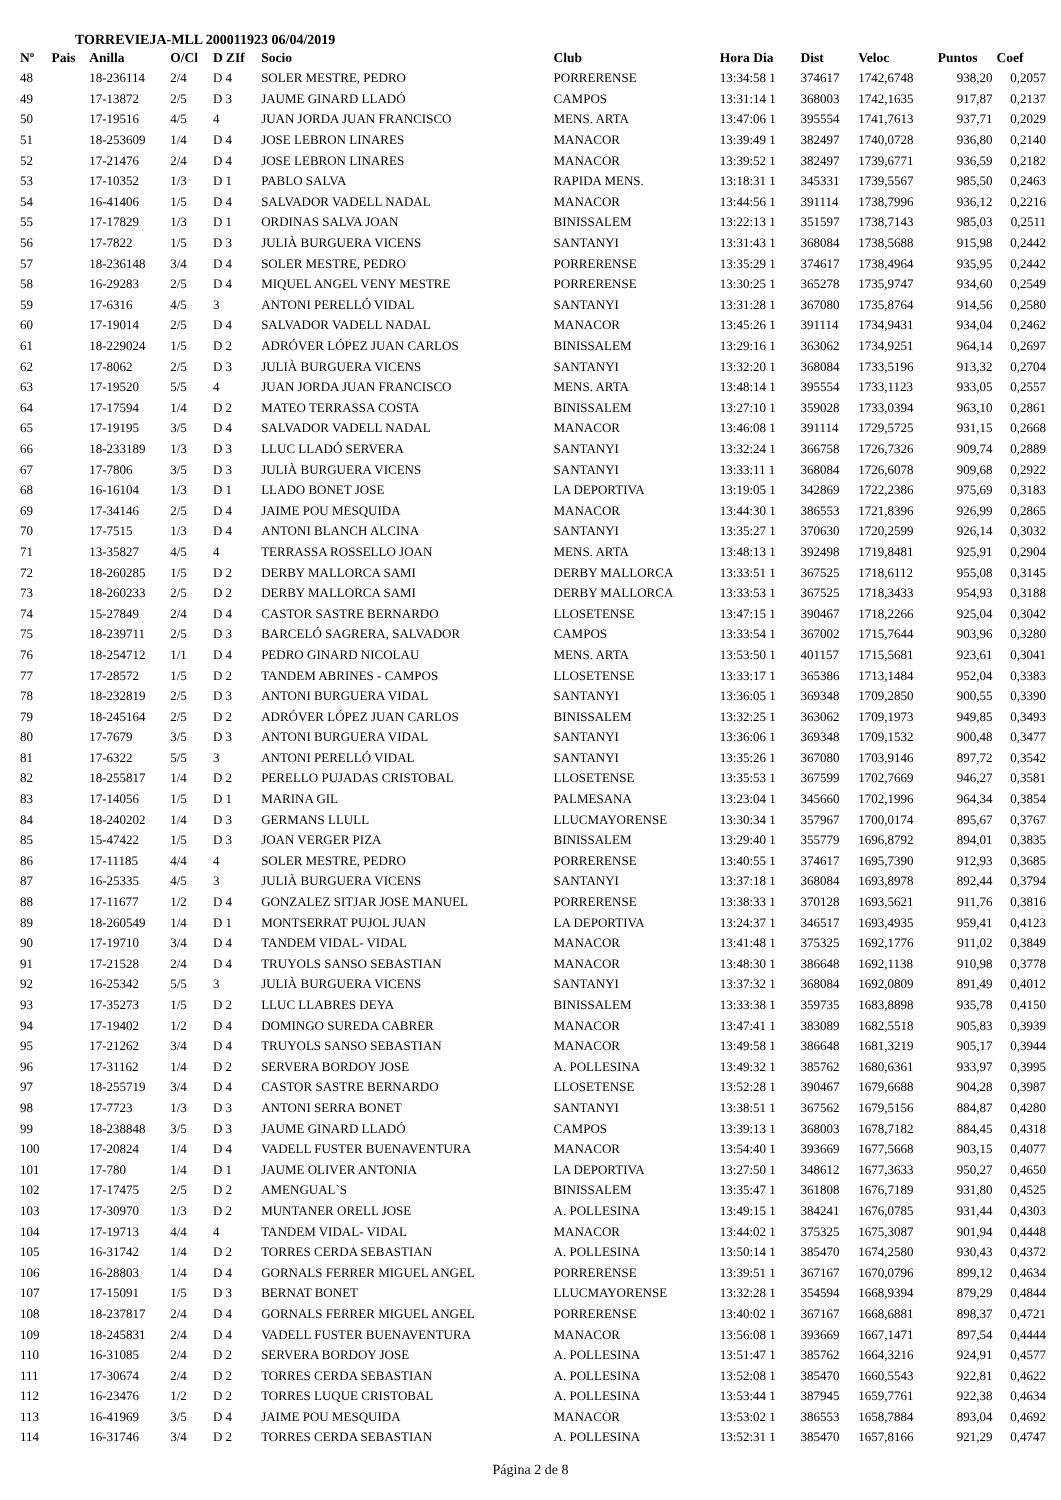TORREVIEJA-MLL 200011923 06/04/2019
| Nº | Pais | Anilla | O/Cl | D ZIf | Socio | Club | Hora Dia | Dist | Veloc | Puntos | Coef |
| --- | --- | --- | --- | --- | --- | --- | --- | --- | --- | --- | --- |
| 48 | | 18-236114 | 2/4 | D 4 | SOLER MESTRE, PEDRO | PORRERENSE | 13:34:58 1 | 374617 | 1742,6748 | 938,20 | 0,2057 |
| 49 | | 17-13872 | 2/5 | D 3 | JAUME GINARD LLADÓ | CAMPOS | 13:31:14 1 | 368003 | 1742,1635 | 917,87 | 0,2137 |
| 50 | | 17-19516 | 4/5 | 4 | JUAN JORDA JUAN FRANCISCO | MENS. ARTA | 13:47:06 1 | 395554 | 1741,7613 | 937,71 | 0,2029 |
| 51 | | 18-253609 | 1/4 | D 4 | JOSE LEBRON LINARES | MANACOR | 13:39:49 1 | 382497 | 1740,0728 | 936,80 | 0,2140 |
| 52 | | 17-21476 | 2/4 | D 4 | JOSE LEBRON LINARES | MANACOR | 13:39:52 1 | 382497 | 1739,6771 | 936,59 | 0,2182 |
| 53 | | 17-10352 | 1/3 | D 1 | PABLO SALVA | RAPIDA MENS. | 13:18:31 1 | 345331 | 1739,5567 | 985,50 | 0,2463 |
| 54 | | 16-41406 | 1/5 | D 4 | SALVADOR VADELL NADAL | MANACOR | 13:44:56 1 | 391114 | 1738,7996 | 936,12 | 0,2216 |
| 55 | | 17-17829 | 1/3 | D 1 | ORDINAS SALVA JOAN | BINISSALEM | 13:22:13 1 | 351597 | 1738,7143 | 985,03 | 0,2511 |
| 56 | | 17-7822 | 1/5 | D 3 | JULIÀ BURGUERA VICENS | SANTANYI | 13:31:43 1 | 368084 | 1738,5688 | 915,98 | 0,2442 |
| 57 | | 18-236148 | 3/4 | D 4 | SOLER MESTRE, PEDRO | PORRERENSE | 13:35:29 1 | 374617 | 1738,4964 | 935,95 | 0,2442 |
| 58 | | 16-29283 | 2/5 | D 4 | MIQUEL ANGEL VENY MESTRE | PORRERENSE | 13:30:25 1 | 365278 | 1735,9747 | 934,60 | 0,2549 |
| 59 | | 17-6316 | 4/5 | 3 | ANTONI PERELLÓ VIDAL | SANTANYI | 13:31:28 1 | 367080 | 1735,8764 | 914,56 | 0,2580 |
| 60 | | 17-19014 | 2/5 | D 4 | SALVADOR VADELL NADAL | MANACOR | 13:45:26 1 | 391114 | 1734,9431 | 934,04 | 0,2462 |
| 61 | | 18-229024 | 1/5 | D 2 | ADRÓVER LÓPEZ JUAN CARLOS | BINISSALEM | 13:29:16 1 | 363062 | 1734,9251 | 964,14 | 0,2697 |
| 62 | | 17-8062 | 2/5 | D 3 | JULIÀ BURGUERA VICENS | SANTANYI | 13:32:20 1 | 368084 | 1733,5196 | 913,32 | 0,2704 |
| 63 | | 17-19520 | 5/5 | 4 | JUAN JORDA JUAN FRANCISCO | MENS. ARTA | 13:48:14 1 | 395554 | 1733,1123 | 933,05 | 0,2557 |
| 64 | | 17-17594 | 1/4 | D 2 | MATEO TERRASSA COSTA | BINISSALEM | 13:27:10 1 | 359028 | 1733,0394 | 963,10 | 0,2861 |
| 65 | | 17-19195 | 3/5 | D 4 | SALVADOR VADELL NADAL | MANACOR | 13:46:08 1 | 391114 | 1729,5725 | 931,15 | 0,2668 |
| 66 | | 18-233189 | 1/3 | D 3 | LLUC LLADÓ SERVERA | SANTANYI | 13:32:24 1 | 366758 | 1726,7326 | 909,74 | 0,2889 |
| 67 | | 17-7806 | 3/5 | D 3 | JULIÀ BURGUERA VICENS | SANTANYI | 13:33:11 1 | 368084 | 1726,6078 | 909,68 | 0,2922 |
| 68 | | 16-16104 | 1/3 | D 1 | LLADO BONET JOSE | LA DEPORTIVA | 13:19:05 1 | 342869 | 1722,2386 | 975,69 | 0,3183 |
| 69 | | 17-34146 | 2/5 | D 4 | JAIME POU MESQUIDA | MANACOR | 13:44:30 1 | 386553 | 1721,8396 | 926,99 | 0,2865 |
| 70 | | 17-7515 | 1/3 | D 4 | ANTONI BLANCH ALCINA | SANTANYI | 13:35:27 1 | 370630 | 1720,2599 | 926,14 | 0,3032 |
| 71 | | 13-35827 | 4/5 | 4 | TERRASSA ROSSELLO JOAN | MENS. ARTA | 13:48:13 1 | 392498 | 1719,8481 | 925,91 | 0,2904 |
| 72 | | 18-260285 | 1/5 | D 2 | DERBY MALLORCA SAMI | DERBY MALLORCA | 13:33:51 1 | 367525 | 1718,6112 | 955,08 | 0,3145 |
| 73 | | 18-260233 | 2/5 | D 2 | DERBY MALLORCA SAMI | DERBY MALLORCA | 13:33:53 1 | 367525 | 1718,3433 | 954,93 | 0,3188 |
| 74 | | 15-27849 | 2/4 | D 4 | CASTOR SASTRE BERNARDO | LLOSETENSE | 13:47:15 1 | 390467 | 1718,2266 | 925,04 | 0,3042 |
| 75 | | 18-239711 | 2/5 | D 3 | BARCELÓ SAGRERA, SALVADOR | CAMPOS | 13:33:54 1 | 367002 | 1715,7644 | 903,96 | 0,3280 |
| 76 | | 18-254712 | 1/1 | D 4 | PEDRO GINARD NICOLAU | MENS. ARTA | 13:53:50 1 | 401157 | 1715,5681 | 923,61 | 0,3041 |
| 77 | | 17-28572 | 1/5 | D 2 | TANDEM ABRINES - CAMPOS | LLOSETENSE | 13:33:17 1 | 365386 | 1713,1484 | 952,04 | 0,3383 |
| 78 | | 18-232819 | 2/5 | D 3 | ANTONI BURGUERA VIDAL | SANTANYI | 13:36:05 1 | 369348 | 1709,2850 | 900,55 | 0,3390 |
| 79 | | 18-245164 | 2/5 | D 2 | ADRÓVER LÓPEZ JUAN CARLOS | BINISSALEM | 13:32:25 1 | 363062 | 1709,1973 | 949,85 | 0,3493 |
| 80 | | 17-7679 | 3/5 | D 3 | ANTONI BURGUERA VIDAL | SANTANYI | 13:36:06 1 | 369348 | 1709,1532 | 900,48 | 0,3477 |
| 81 | | 17-6322 | 5/5 | 3 | ANTONI PERELLÓ VIDAL | SANTANYI | 13:35:26 1 | 367080 | 1703,9146 | 897,72 | 0,3542 |
| 82 | | 18-255817 | 1/4 | D 2 | PERELLO PUJADAS CRISTOBAL | LLOSETENSE | 13:35:53 1 | 367599 | 1702,7669 | 946,27 | 0,3581 |
| 83 | | 17-14056 | 1/5 | D 1 | MARINA GIL | PALMESANA | 13:23:04 1 | 345660 | 1702,1996 | 964,34 | 0,3854 |
| 84 | | 18-240202 | 1/4 | D 3 | GERMANS LLULL | LLUCMAYORENSE | 13:30:34 1 | 357967 | 1700,0174 | 895,67 | 0,3767 |
| 85 | | 15-47422 | 1/5 | D 3 | JOAN VERGER PIZA | BINISSALEM | 13:29:40 1 | 355779 | 1696,8792 | 894,01 | 0,3835 |
| 86 | | 17-11185 | 4/4 | 4 | SOLER MESTRE, PEDRO | PORRERENSE | 13:40:55 1 | 374617 | 1695,7390 | 912,93 | 0,3685 |
| 87 | | 16-25335 | 4/5 | 3 | JULIÀ BURGUERA VICENS | SANTANYI | 13:37:18 1 | 368084 | 1693,8978 | 892,44 | 0,3794 |
| 88 | | 17-11677 | 1/2 | D 4 | GONZALEZ SITJAR JOSE MANUEL | PORRERENSE | 13:38:33 1 | 370128 | 1693,5621 | 911,76 | 0,3816 |
| 89 | | 18-260549 | 1/4 | D 1 | MONTSERRAT PUJOL JUAN | LA DEPORTIVA | 13:24:37 1 | 346517 | 1693,4935 | 959,41 | 0,4123 |
| 90 | | 17-19710 | 3/4 | D 4 | TANDEM VIDAL- VIDAL | MANACOR | 13:41:48 1 | 375325 | 1692,1776 | 911,02 | 0,3849 |
| 91 | | 17-21528 | 2/4 | D 4 | TRUYOLS SANSO SEBASTIAN | MANACOR | 13:48:30 1 | 386648 | 1692,1138 | 910,98 | 0,3778 |
| 92 | | 16-25342 | 5/5 | 3 | JULIÀ BURGUERA VICENS | SANTANYI | 13:37:32 1 | 368084 | 1692,0809 | 891,49 | 0,4012 |
| 93 | | 17-35273 | 1/5 | D 2 | LLUC LLABRES DEYA | BINISSALEM | 13:33:38 1 | 359735 | 1683,8898 | 935,78 | 0,4150 |
| 94 | | 17-19402 | 1/2 | D 4 | DOMINGO SUREDA CABRER | MANACOR | 13:47:41 1 | 383089 | 1682,5518 | 905,83 | 0,3939 |
| 95 | | 17-21262 | 3/4 | D 4 | TRUYOLS SANSO SEBASTIAN | MANACOR | 13:49:58 1 | 386648 | 1681,3219 | 905,17 | 0,3944 |
| 96 | | 17-31162 | 1/4 | D 2 | SERVERA BORDOY JOSE | A. POLLESINA | 13:49:32 1 | 385762 | 1680,6361 | 933,97 | 0,3995 |
| 97 | | 18-255719 | 3/4 | D 4 | CASTOR SASTRE BERNARDO | LLOSETENSE | 13:52:28 1 | 390467 | 1679,6688 | 904,28 | 0,3987 |
| 98 | | 17-7723 | 1/3 | D 3 | ANTONI SERRA BONET | SANTANYI | 13:38:51 1 | 367562 | 1679,5156 | 884,87 | 0,4280 |
| 99 | | 18-238848 | 3/5 | D 3 | JAUME GINARD LLADÓ | CAMPOS | 13:39:13 1 | 368003 | 1678,7182 | 884,45 | 0,4318 |
| 100 | | 17-20824 | 1/4 | D 4 | VADELL FUSTER BUENAVENTURA | MANACOR | 13:54:40 1 | 393669 | 1677,5668 | 903,15 | 0,4077 |
| 101 | | 17-780 | 1/4 | D 1 | JAUME OLIVER ANTONIA | LA DEPORTIVA | 13:27:50 1 | 348612 | 1677,3633 | 950,27 | 0,4650 |
| 102 | | 17-17475 | 2/5 | D 2 | AMENGUAL`S | BINISSALEM | 13:35:47 1 | 361808 | 1676,7189 | 931,80 | 0,4525 |
| 103 | | 17-30970 | 1/3 | D 2 | MUNTANER ORELL JOSE | A. POLLESINA | 13:49:15 1 | 384241 | 1676,0785 | 931,44 | 0,4303 |
| 104 | | 17-19713 | 4/4 | 4 | TANDEM VIDAL- VIDAL | MANACOR | 13:44:02 1 | 375325 | 1675,3087 | 901,94 | 0,4448 |
| 105 | | 16-31742 | 1/4 | D 2 | TORRES CERDA SEBASTIAN | A. POLLESINA | 13:50:14 1 | 385470 | 1674,2580 | 930,43 | 0,4372 |
| 106 | | 16-28803 | 1/4 | D 4 | GORNALS FERRER MIGUEL ANGEL | PORRERENSE | 13:39:51 1 | 367167 | 1670,0796 | 899,12 | 0,4634 |
| 107 | | 17-15091 | 1/5 | D 3 | BERNAT BONET | LLUCMAYORENSE | 13:32:28 1 | 354594 | 1668,9394 | 879,29 | 0,4844 |
| 108 | | 18-237817 | 2/4 | D 4 | GORNALS FERRER MIGUEL ANGEL | PORRERENSE | 13:40:02 1 | 367167 | 1668,6881 | 898,37 | 0,4721 |
| 109 | | 18-245831 | 2/4 | D 4 | VADELL FUSTER BUENAVENTURA | MANACOR | 13:56:08 1 | 393669 | 1667,1471 | 897,54 | 0,4444 |
| 110 | | 16-31085 | 2/4 | D 2 | SERVERA BORDOY JOSE | A. POLLESINA | 13:51:47 1 | 385762 | 1664,3216 | 924,91 | 0,4577 |
| 111 | | 17-30674 | 2/4 | D 2 | TORRES CERDA SEBASTIAN | A. POLLESINA | 13:52:08 1 | 385470 | 1660,5543 | 922,81 | 0,4622 |
| 112 | | 16-23476 | 1/2 | D 2 | TORRES LUQUE CRISTOBAL | A. POLLESINA | 13:53:44 1 | 387945 | 1659,7761 | 922,38 | 0,4634 |
| 113 | | 16-41969 | 3/5 | D 4 | JAIME POU MESQUIDA | MANACOR | 13:53:02 1 | 386553 | 1658,7884 | 893,04 | 0,4692 |
| 114 | | 16-31746 | 3/4 | D 2 | TORRES CERDA SEBASTIAN | A. POLLESINA | 13:52:31 1 | 385470 | 1657,8166 | 921,29 | 0,4747 |
Página 2 de 8